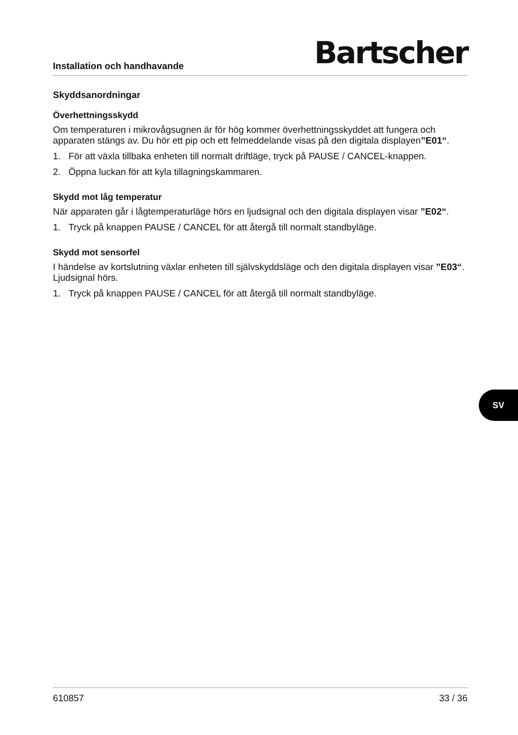Installation och handhavande
Bartscher
Skyddsanordningar
Överhettningsskydd
Om temperaturen i mikrovågsugnen är för hög kommer överhettningsskyddet att fungera och apparaten stängs av. Du hör ett pip och ett felmeddelande visas på den digitala displayen”E01“.
1. För att växla tillbaka enheten till normalt driftläge, tryck på PAUSE / CANCEL-knappen.
2. Öppna luckan för att kyla tillagningskammaren.
Skydd mot låg temperatur
När apparaten går i lågtemperaturläge hörs en ljudsignal och den digitala displayen visar ”E02“.
1. Tryck på knappen PAUSE / CANCEL för att återgå till normalt standbyläge.
Skydd mot sensorfel
I händelse av kortslutning växlar enheten till självskyddsläge och den digitala displayen visar ”E03“. Ljudsignal hörs.
1. Tryck på knappen PAUSE / CANCEL för att återgå till normalt standbyläge.
610857 33 / 36
SV